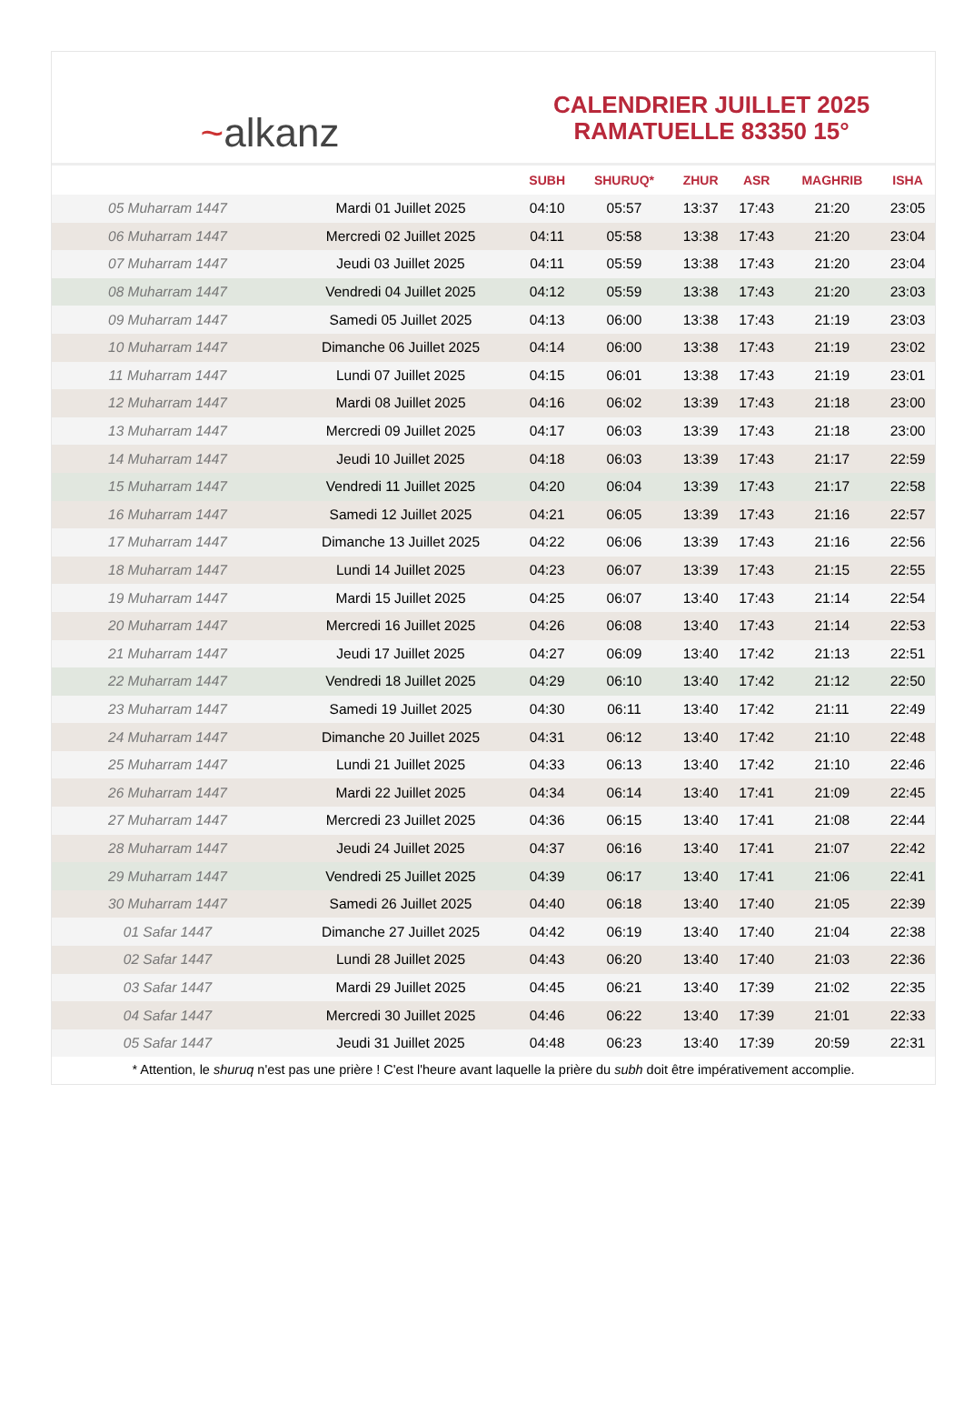~ alkanz
CALENDRIER JUILLET 2025
RAMATUELLE 83350 15°
| | | SUBH | SHURUQ* | ZHUR | ASR | MAGHRIB | ISHA |
| --- | --- | --- | --- | --- | --- | --- | --- |
| 05 Muharram 1447 | Mardi 01 Juillet 2025 | 04:10 | 05:57 | 13:37 | 17:43 | 21:20 | 23:05 |
| 06 Muharram 1447 | Mercredi 02 Juillet 2025 | 04:11 | 05:58 | 13:38 | 17:43 | 21:20 | 23:04 |
| 07 Muharram 1447 | Jeudi 03 Juillet 2025 | 04:11 | 05:59 | 13:38 | 17:43 | 21:20 | 23:04 |
| 08 Muharram 1447 | Vendredi 04 Juillet 2025 | 04:12 | 05:59 | 13:38 | 17:43 | 21:20 | 23:03 |
| 09 Muharram 1447 | Samedi 05 Juillet 2025 | 04:13 | 06:00 | 13:38 | 17:43 | 21:19 | 23:03 |
| 10 Muharram 1447 | Dimanche 06 Juillet 2025 | 04:14 | 06:00 | 13:38 | 17:43 | 21:19 | 23:02 |
| 11 Muharram 1447 | Lundi 07 Juillet 2025 | 04:15 | 06:01 | 13:38 | 17:43 | 21:19 | 23:01 |
| 12 Muharram 1447 | Mardi 08 Juillet 2025 | 04:16 | 06:02 | 13:39 | 17:43 | 21:18 | 23:00 |
| 13 Muharram 1447 | Mercredi 09 Juillet 2025 | 04:17 | 06:03 | 13:39 | 17:43 | 21:18 | 23:00 |
| 14 Muharram 1447 | Jeudi 10 Juillet 2025 | 04:18 | 06:03 | 13:39 | 17:43 | 21:17 | 22:59 |
| 15 Muharram 1447 | Vendredi 11 Juillet 2025 | 04:20 | 06:04 | 13:39 | 17:43 | 21:17 | 22:58 |
| 16 Muharram 1447 | Samedi 12 Juillet 2025 | 04:21 | 06:05 | 13:39 | 17:43 | 21:16 | 22:57 |
| 17 Muharram 1447 | Dimanche 13 Juillet 2025 | 04:22 | 06:06 | 13:39 | 17:43 | 21:16 | 22:56 |
| 18 Muharram 1447 | Lundi 14 Juillet 2025 | 04:23 | 06:07 | 13:39 | 17:43 | 21:15 | 22:55 |
| 19 Muharram 1447 | Mardi 15 Juillet 2025 | 04:25 | 06:07 | 13:40 | 17:43 | 21:14 | 22:54 |
| 20 Muharram 1447 | Mercredi 16 Juillet 2025 | 04:26 | 06:08 | 13:40 | 17:43 | 21:14 | 22:53 |
| 21 Muharram 1447 | Jeudi 17 Juillet 2025 | 04:27 | 06:09 | 13:40 | 17:42 | 21:13 | 22:51 |
| 22 Muharram 1447 | Vendredi 18 Juillet 2025 | 04:29 | 06:10 | 13:40 | 17:42 | 21:12 | 22:50 |
| 23 Muharram 1447 | Samedi 19 Juillet 2025 | 04:30 | 06:11 | 13:40 | 17:42 | 21:11 | 22:49 |
| 24 Muharram 1447 | Dimanche 20 Juillet 2025 | 04:31 | 06:12 | 13:40 | 17:42 | 21:10 | 22:48 |
| 25 Muharram 1447 | Lundi 21 Juillet 2025 | 04:33 | 06:13 | 13:40 | 17:42 | 21:10 | 22:46 |
| 26 Muharram 1447 | Mardi 22 Juillet 2025 | 04:34 | 06:14 | 13:40 | 17:41 | 21:09 | 22:45 |
| 27 Muharram 1447 | Mercredi 23 Juillet 2025 | 04:36 | 06:15 | 13:40 | 17:41 | 21:08 | 22:44 |
| 28 Muharram 1447 | Jeudi 24 Juillet 2025 | 04:37 | 06:16 | 13:40 | 17:41 | 21:07 | 22:42 |
| 29 Muharram 1447 | Vendredi 25 Juillet 2025 | 04:39 | 06:17 | 13:40 | 17:41 | 21:06 | 22:41 |
| 30 Muharram 1447 | Samedi 26 Juillet 2025 | 04:40 | 06:18 | 13:40 | 17:40 | 21:05 | 22:39 |
| 01 Safar 1447 | Dimanche 27 Juillet 2025 | 04:42 | 06:19 | 13:40 | 17:40 | 21:04 | 22:38 |
| 02 Safar 1447 | Lundi 28 Juillet 2025 | 04:43 | 06:20 | 13:40 | 17:40 | 21:03 | 22:36 |
| 03 Safar 1447 | Mardi 29 Juillet 2025 | 04:45 | 06:21 | 13:40 | 17:39 | 21:02 | 22:35 |
| 04 Safar 1447 | Mercredi 30 Juillet 2025 | 04:46 | 06:22 | 13:40 | 17:39 | 21:01 | 22:33 |
| 05 Safar 1447 | Jeudi 31 Juillet 2025 | 04:48 | 06:23 | 13:40 | 17:39 | 20:59 | 22:31 |
* Attention, le shuruq n'est pas une prière ! C'est l'heure avant laquelle la prière du subh doit être impérativement accomplie.